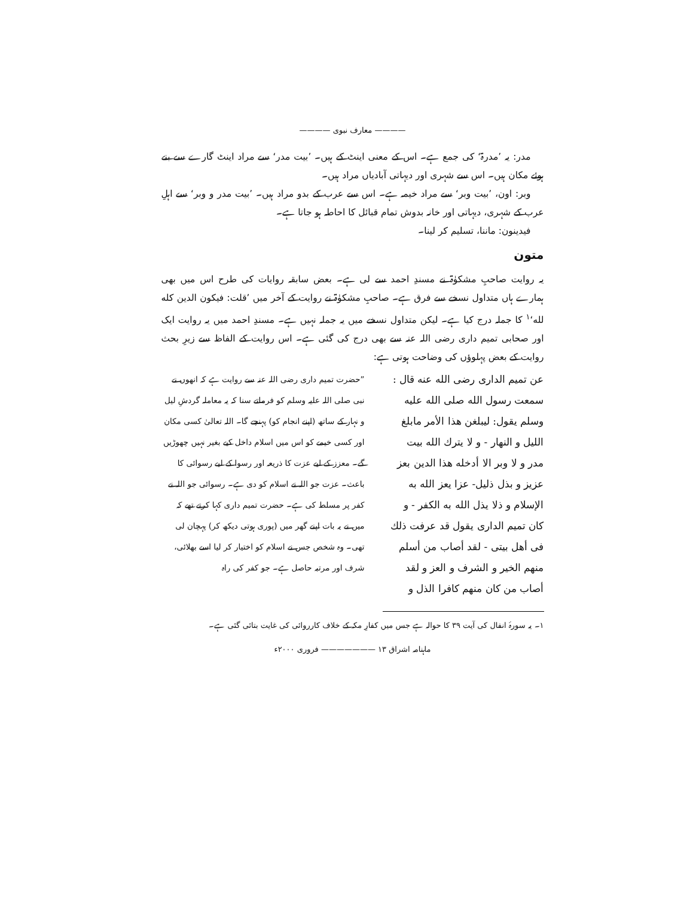———— معارف نبوی ————
مدر: یہ ’مدرۃ‘ کی جمع ہے۔ اس کے معنی اینٹ کے ہیں۔ ’بیت مدر‘ سے مراد اینٹ گارے سے بنے ہوئے مکان ہیں۔ اس سے شہری اور دیہاتی آبادیاں مراد ہیں۔
وبر: اون، ’بیت وبر‘ سے مراد خیمہ ہے۔ اس سے عرب کے بدو مراد ہیں۔ ’بیت مدر و وبر‘ سے اہلِ عرب کے شہری، دیہاتی اور خانہ بدوش تمام قبائل کا احاطہ ہو جاتا ہے۔
فیدینون: ماننا، تسلیم کر لینا۔
متون
یہ روایت صاحبِ مشکوٰۃ نے مسندِ احمد سے لی ہے۔ بعض سابقہ روایات کی طرح اس میں بھی ہمارے ہاں متداول نسخے سے فرق ہے۔ صاحبِ مشکوٰۃ نے روایت کے آخر میں ’قلت: فیکون الدین کله لله‘<sup>۱</sup> کا جملہ درج کیا ہے۔ لیکن متداول نسخے میں یہ جملہ نہیں ہے۔ مسندِ احمد میں یہ روایت ایک اور صحابی تمیم داری رضی اللہ عنہ سے بھی درج کی گئی ہے۔ اس روایت کے الفاظ سے زیرِ بحث روایت کے بعض پہلوؤں کی وضاحت ہوتی ہے:
عن تميم الدارى رضى الله عنه قال : سمعت رسول الله صلى الله عليه وسلم يقول: ليبلغن هذا الأمر مابلغ الليل و النهار - و لا يترك الله بيت مدر و لا وبر الا أدخله هذا الدين بعز عزيز و بذل ذليل- عزا يعز الله به الإسلام و ذلا يذل الله به الكفر - و كان تميم الدارى يقول قد عرفت ذلك فى أهل بيتى - لقد أصاب من أسلم منهم الخير و الشرف و العز و لقد أصاب من كان منهم كافرا الذل و
”حضرت تمیم داری رضی اللہ عنہ سے روایت ہے کہ انھوں نے نبی صلی اللہ علیہ وسلم کو فرماتے سنا کہ یہ معاملہ گردشِ لیل و نہار کے ساتھ (اپنے انجام کو) پہنچے گا۔ اللہ تعالیٰ کسی مکان اور کسی خیمے کو اس میں اسلام داخل کیے بغیر نہیں چھوڑیں گے۔ معزز کے لیے عزت کا ذریعہ اور رسوا کے لیے رسوائی کا باعث۔ عزت جو اللہ نے اسلام کو دی ہے۔ رسوائی جو اللہ نے کفر پر مسلط کی ہے۔ حضرت تمیم داری کہا کرتے تھے کہ میں نے یہ بات اپنے گھر میں (پوری ہوتی دیکھ کر) پہچان لی تھی۔ وہ شخص جس نے اسلام کو اختیار کر لیا اسے بھلائی، شرف اور مرتبہ حاصل ہے۔ جو کفر کی راہ
۱۔ یہ سورۂ انفال کی آیت ۳۹ کا حوالہ ہے جس میں کفارِ مکہ کے خلاف کارروائی کی غایت بتائی گئی ہے۔
ماہنامہ اشراق ۱۳ ——————— فروری ۲۰۰۰ء